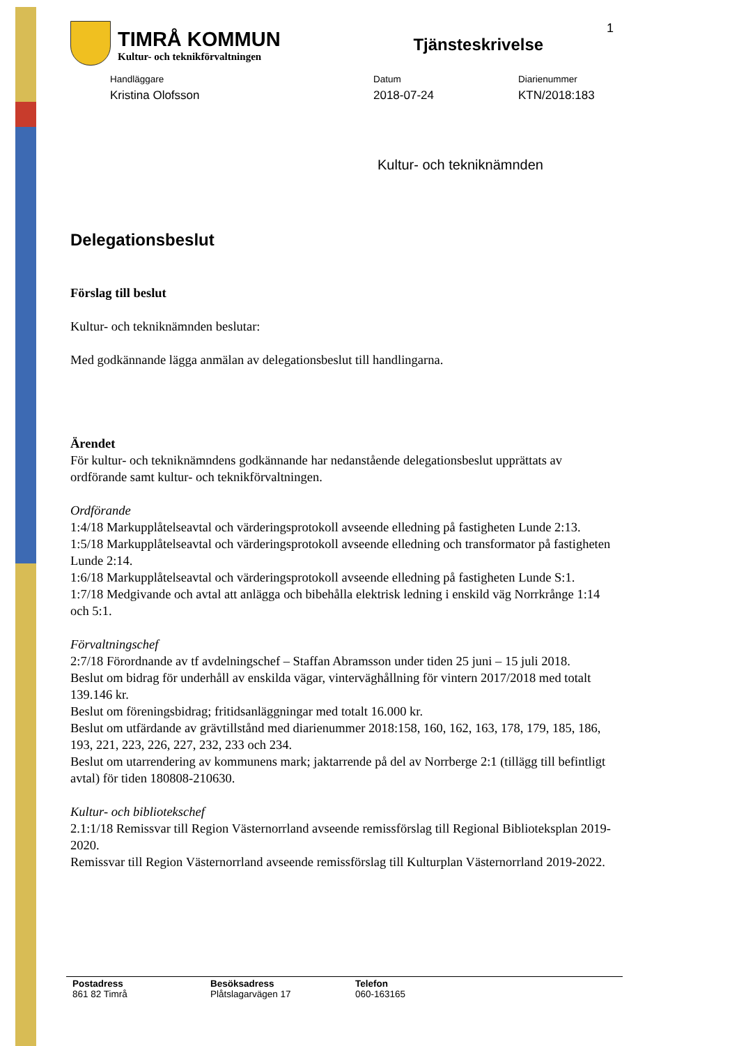TIMRÅ KOMMUN
Kultur- och teknikförvaltningen
Tjänsteskrivelse
1
Handläggare
Kristina Olofsson
Datum
2018-07-24
Diarienummer
KTN/2018:183
Kultur- och tekniknämnden
Delegationsbeslut
Förslag till beslut
Kultur- och tekniknämnden beslutar:
Med godkännande lägga anmälan av delegationsbeslut till handlingarna.
Ärendet
För kultur- och tekniknämndens godkännande har nedanstående delegationsbeslut upprättats av ordförande samt kultur- och teknikförvaltningen.
Ordförande
1:4/18 Markupplåtelseavtal och värderingsprotokoll avseende elledning på fastigheten Lunde 2:13.
1:5/18 Markupplåtelseavtal och värderingsprotokoll avseende elledning och transformator på fastigheten Lunde 2:14.
1:6/18 Markupplåtelseavtal och värderingsprotokoll avseende elledning på fastigheten Lunde S:1.
1:7/18 Medgivande och avtal att anlägga och bibehålla elektrisk ledning i enskild väg Norrkrånge 1:14 och 5:1.
Förvaltningschef
2:7/18 Förordnande av tf avdelningschef – Staffan Abramsson under tiden 25 juni – 15 juli 2018.
Beslut om bidrag för underhåll av enskilda vägar, vinterväghållning för vintern 2017/2018 med totalt 139.146 kr.
Beslut om föreningsbidrag; fritidsanläggningar med totalt 16.000 kr.
Beslut om utfärdande av grävtillstånd med diarienummer 2018:158, 160, 162, 163, 178, 179, 185, 186, 193, 221, 223, 226, 227, 232, 233 och 234.
Beslut om utarrendering av kommunens mark; jaktarrende på del av Norrberge 2:1 (tillägg till befintligt avtal) för tiden 180808-210630.
Kultur- och bibliotekschef
2.1:1/18 Remissvar till Region Västernorrland avseende remissförslag till Regional Biblioteksplan 2019-2020.
Remissvar till Region Västernorrland avseende remissförslag till Kulturplan Västernorrland 2019-2022.
Postadress
861 82 Timrå
Besöksadress
Plåtslagarvägen 17
Telefon
060-163165